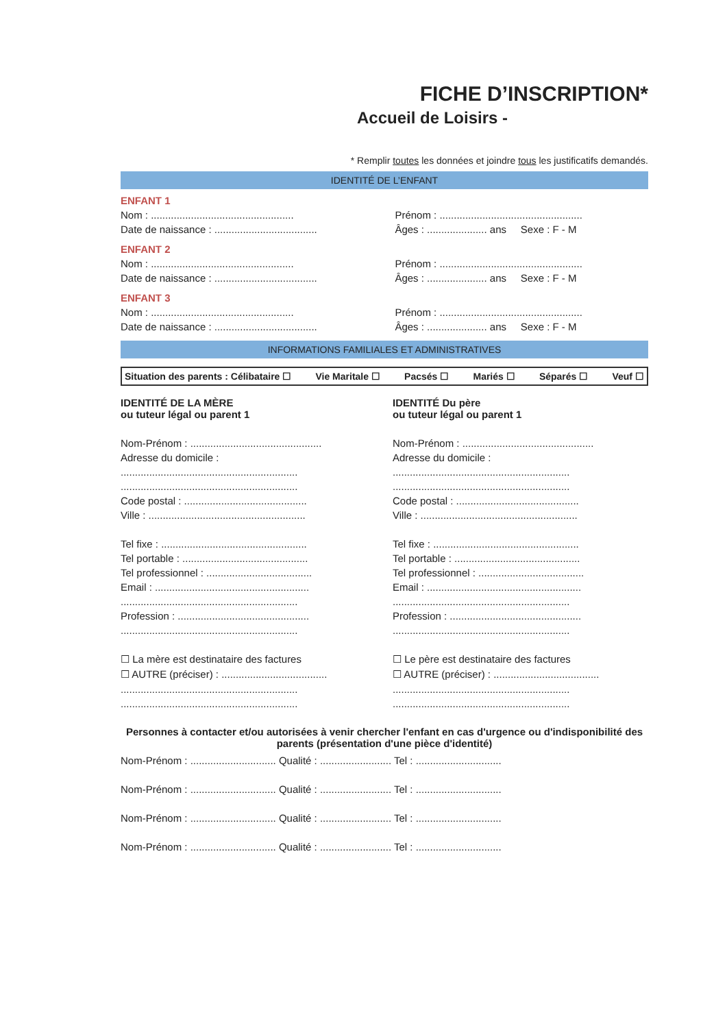FICHE D’INSCRIPTION*
Accueil de Loisirs -
* Remplir toutes les données et joindre tous les justificatifs demandés.
IDENTITÉ DE L’ENFANT
ENFANT 1
Nom : ..................................................
Date de naissance : ....................................
Prénom : ..................................................
Âges : ..................... ans Sexe : F - M
ENFANT 2
Nom : ..................................................
Date de naissance : ....................................
Prénom : ..................................................
Âges : ..................... ans Sexe : F - M
ENFANT 3
Nom : ..................................................
Date de naissance : ....................................
Prénom : ..................................................
Âges : ..................... ans Sexe : F - M
INFORMATIONS FAMILIALES ET ADMINISTRATIVES
Situation des parents : Célibataire ☐ Vie Maritale ☐ Pacsés ☐ Mariés ☐ Séparés ☐ Veuf ☐
IDENTITÉ DE LA MÈRE
ou tuteur légal ou parent 1
Nom-Prénom : ..............................................
Adresse du domicile :
..............................................................
..............................................................
Code postal : ...........................................
Ville : .......................................................
Tel fixe : ...................................................
Tel portable : ............................................
Tel professionnel : .....................................
Email : ......................................................
..............................................................
Profession : ..............................................
..............................................................
☐ La mère est destinataire des factures
☐ AUTRE (préciser) : .....................................
..............................................................
..............................................................
IDENTITÉ Du père
ou tuteur légal ou parent 1
Nom-Prénom : ..............................................
Adresse du domicile :
..............................................................
..............................................................
Code postal : ...........................................
Ville : .......................................................
Tel fixe : ...................................................
Tel portable : ............................................
Tel professionnel : .....................................
Email : ......................................................
..............................................................
Profession : ..............................................
..............................................................
☐ Le père est destinataire des factures
☐ AUTRE (préciser) : .....................................
..............................................................
..............................................................
Personnes à contacter et/ou autorisées à venir chercher l'enfant en cas d'urgence ou d'indisponibilité des parents (présentation d'une pièce d'identité)
Nom-Prénom : .............................. Qualité : ......................... Tel : ..............................
Nom-Prénom : .............................. Qualité : ......................... Tel : ..............................
Nom-Prénom : .............................. Qualité : ......................... Tel : ..............................
Nom-Prénom : .............................. Qualité : ......................... Tel : ..............................